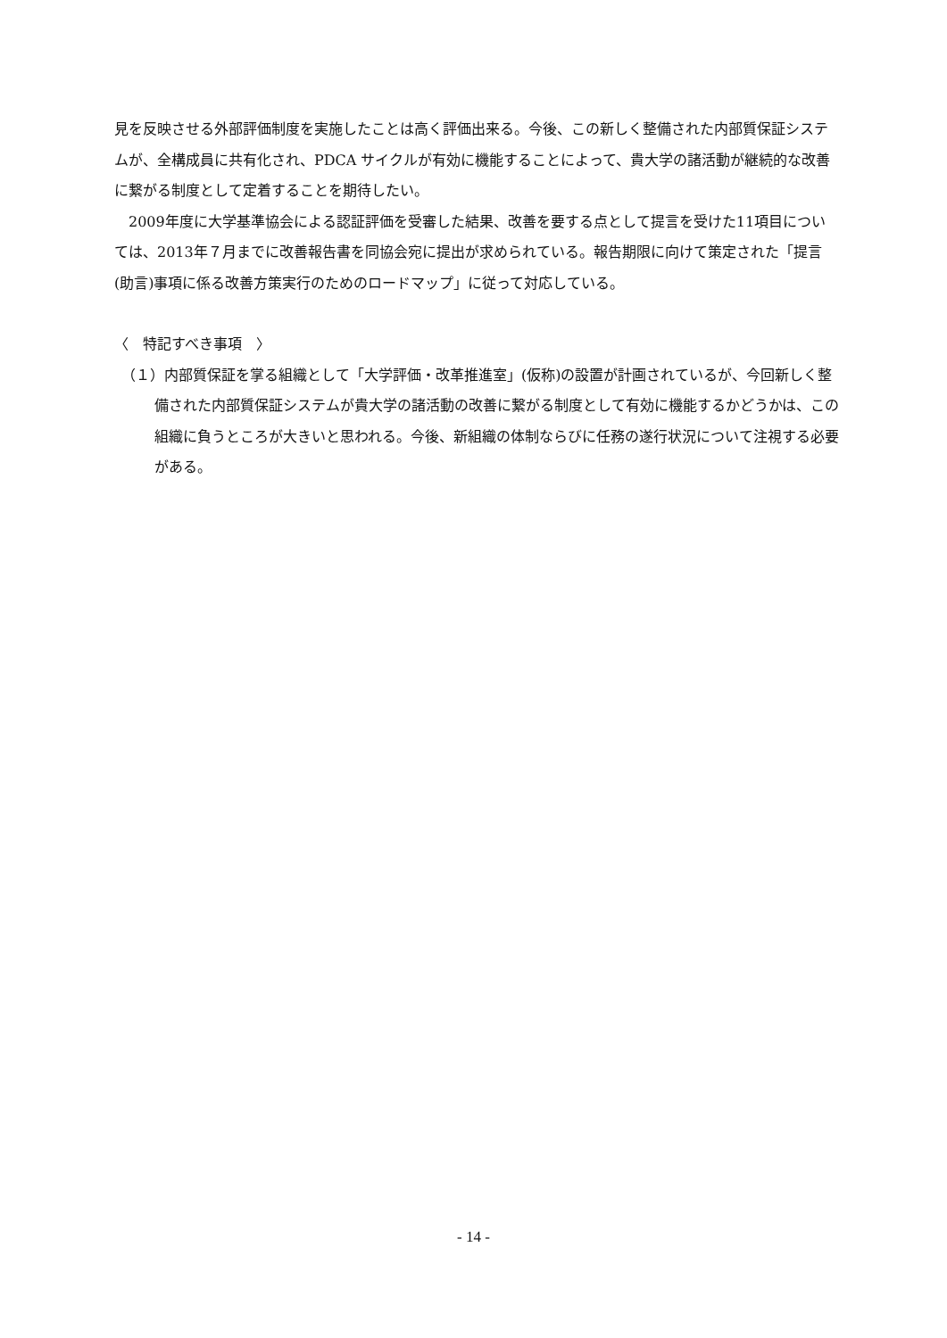見を反映させる外部評価制度を実施したことは高く評価出来る。今後、この新しく整備された内部質保証システムが、全構成員に共有化され、PDCA サイクルが有効に機能することによって、貴大学の諸活動が継続的な改善に繋がる制度として定着することを期待したい。
2009年度に大学基準協会による認証評価を受審した結果、改善を要する点として提言を受けた11項目については、2013年７月までに改善報告書を同協会宛に提出が求められている。報告期限に向けて策定された「提言(助言)事項に係る改善方策実行のためのロードマップ」に従って対応している。
〈　特記すべき事項　〉
（１）内部質保証を掌る組織として「大学評価・改革推進室」(仮称)の設置が計画されているが、今回新しく整備された内部質保証システムが貴大学の諸活動の改善に繋がる制度として有効に機能するかどうかは、この組織に負うところが大きいと思われる。今後、新組織の体制ならびに任務の遂行状況について注視する必要がある。
- 14 -